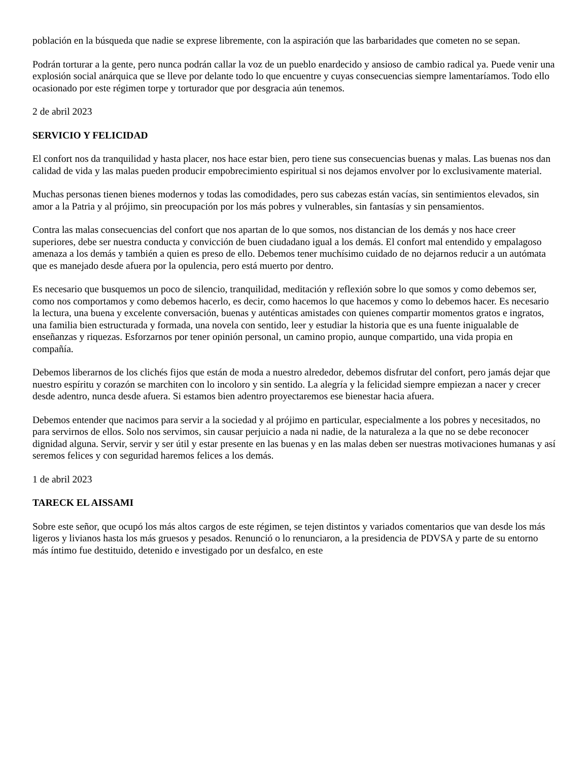población en la búsqueda que nadie se exprese libremente, con la aspiración que las barbaridades que cometen no se sepan.
Podrán torturar a la gente, pero nunca podrán callar la voz de un pueblo enardecido y ansioso de cambio radical ya. Puede venir una explosión social anárquica que se lleve por delante todo lo que encuentre y cuyas consecuencias siempre lamentaríamos. Todo ello ocasionado por este régimen torpe y torturador que por desgracia aún tenemos.
2 de abril 2023
SERVICIO Y FELICIDAD
El confort nos da tranquilidad y hasta placer, nos hace estar bien, pero tiene sus consecuencias buenas y malas. Las buenas nos dan calidad de vida y las malas pueden producir empobrecimiento espiritual si nos dejamos envolver por lo exclusivamente material.
Muchas personas tienen bienes modernos y todas las comodidades, pero sus cabezas están vacías, sin sentimientos elevados, sin amor a la Patria y al prójimo, sin preocupación por los más pobres y vulnerables, sin fantasías y sin pensamientos.
Contra las malas consecuencias del confort que nos apartan de lo que somos, nos distancian de los demás y nos hace creer superiores, debe ser nuestra conducta y convicción de buen ciudadano igual a los demás. El confort mal entendido y empalagoso amenaza a los demás y también a quien es preso de ello. Debemos tener muchísimo cuidado de no dejarnos reducir a un autómata que es manejado desde afuera por la opulencia, pero está muerto por dentro.
Es necesario que busquemos un poco de silencio, tranquilidad, meditación y reflexión sobre lo que somos y como debemos ser, como nos comportamos y como debemos hacerlo, es decir, como hacemos lo que hacemos y como lo debemos hacer. Es necesario la lectura, una buena y excelente conversación, buenas y auténticas amistades con quienes compartir momentos gratos e ingratos, una familia bien estructurada y formada, una novela con sentido, leer y estudiar la historia que es una fuente inigualable de enseñanzas y riquezas. Esforzarnos por tener opinión personal, un camino propio, aunque compartido, una vida propia en compañía.
Debemos liberarnos de los clichés fijos que están de moda a nuestro alrededor, debemos disfrutar del confort, pero jamás dejar que nuestro espíritu y corazón se marchiten con lo incoloro y sin sentido. La alegría y la felicidad siempre empiezan a nacer y crecer desde adentro, nunca desde afuera. Si estamos bien adentro proyectaremos ese bienestar hacia afuera.
Debemos entender que nacimos para servir a la sociedad y al prójimo en particular, especialmente a los pobres y necesitados, no para servirnos de ellos. Solo nos servimos, sin causar perjuicio a nada ni nadie, de la naturaleza a la que no se debe reconocer dignidad alguna. Servir, servir y ser útil y estar presente en las buenas y en las malas deben ser nuestras motivaciones humanas y así seremos felices y con seguridad haremos felices a los demás.
1 de abril 2023
TARECK EL AISSAMI
Sobre este señor, que ocupó los más altos cargos de este régimen, se tejen distintos y variados comentarios que van desde los más ligeros y livianos hasta los más gruesos y pesados. Renunció o lo renunciaron, a la presidencia de PDVSA y parte de su entorno más íntimo fue destituido, detenido e investigado por un desfalco, en este